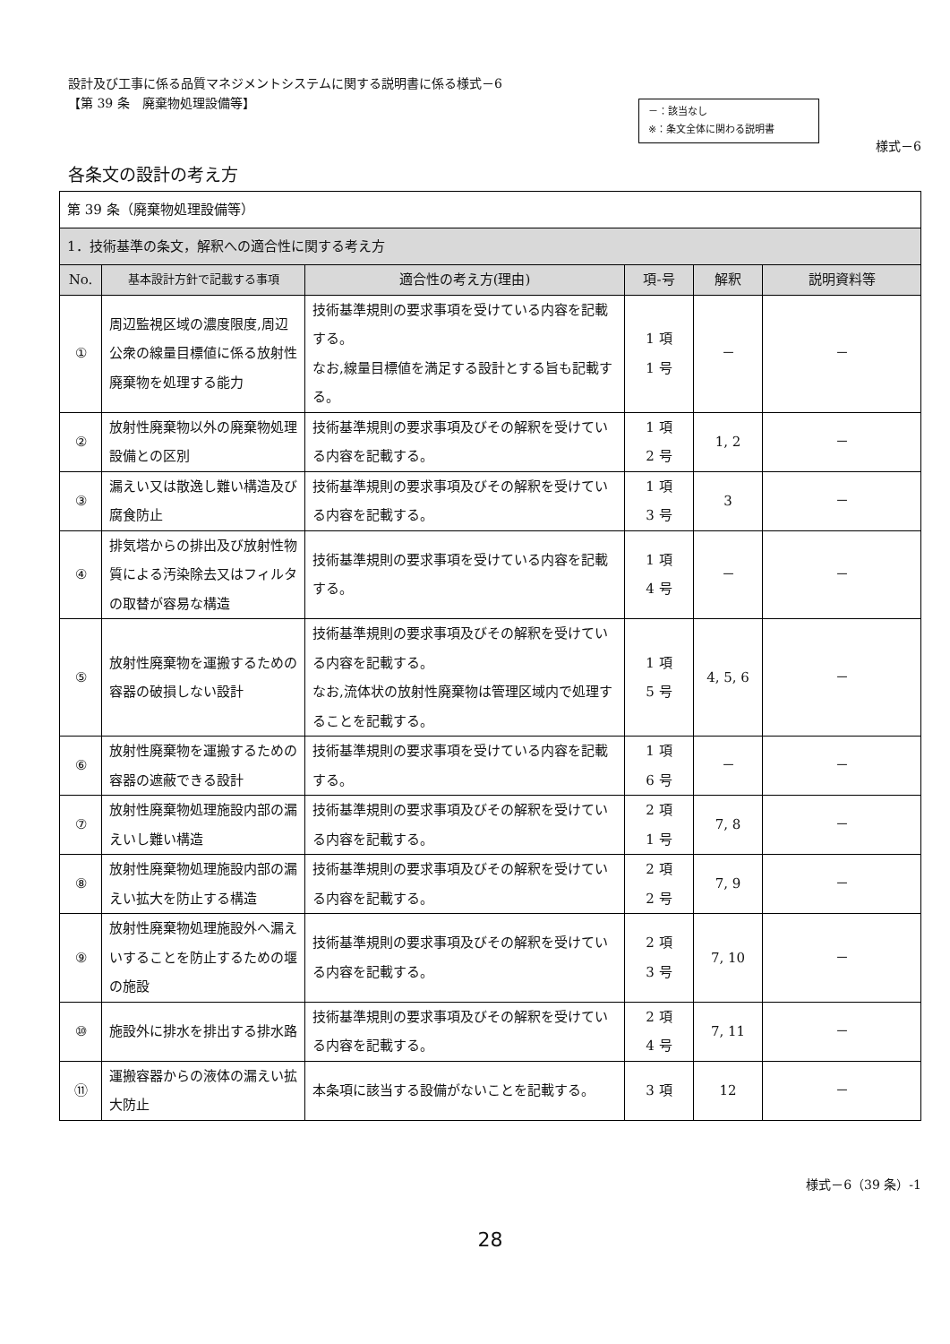設計及び工事に係る品質マネジメントシステムに関する説明書に係る様式－6
【第 39 条　廃棄物処理設備等】
－：該当なし
※：条文全体に関わる説明書
様式－6
各条文の設計の考え方
| 第 39 条（廃棄物処理設備等） | | | | | |
| 1．技術基準の条文，解釈への適合性に関する考え方 | | | | | |
| No. | 基本設計方針で記載する事項 | 適合性の考え方(理由) | 項-号 | 解釈 | 説明資料等 |
| ① | 周辺監視区域の濃度限度,周辺公衆の線量目標値に係る放射性廃棄物を処理する能力 | 技術基準規則の要求事項を受けている内容を記載する。 なお,線量目標値を満足する設計とする旨も記載する。 | 1 項 1 号 | － | － |
| ② | 放射性廃棄物以外の廃棄物処理設備との区別 | 技術基準規則の要求事項及びその解釈を受けている内容を記載する。 | 1 項 2 号 | 1, 2 | － |
| ③ | 漏えい又は散逸し難い構造及び腐食防止 | 技術基準規則の要求事項及びその解釈を受けている内容を記載する。 | 1 項 3 号 | 3 | － |
| ④ | 排気塔からの排出及び放射性物質による汚染除去又はフィルタの取替が容易な構造 | 技術基準規則の要求事項を受けている内容を記載する。 | 1 項 4 号 | － | － |
| ⑤ | 放射性廃棄物を運搬するための容器の破損しない設計 | 技術基準規則の要求事項及びその解釈を受けている内容を記載する。 なお,流体状の放射性廃棄物は管理区域内で処理することを記載する。 | 1 項 5 号 | 4, 5, 6 | － |
| ⑥ | 放射性廃棄物を運搬するための容器の遮蔽できる設計 | 技術基準規則の要求事項を受けている内容を記載する。 | 1 項 6 号 | － | － |
| ⑦ | 放射性廃棄物処理施設内部の漏えいし難い構造 | 技術基準規則の要求事項及びその解釈を受けている内容を記載する。 | 2 項 1 号 | 7, 8 | － |
| ⑧ | 放射性廃棄物処理施設内部の漏えい拡大を防止する構造 | 技術基準規則の要求事項及びその解釈を受けている内容を記載する。 | 2 項 2 号 | 7, 9 | － |
| ⑨ | 放射性廃棄物処理施設外へ漏えいすることを防止するための堰の施設 | 技術基準規則の要求事項及びその解釈を受けている内容を記載する。 | 2 項 3 号 | 7, 10 | － |
| ⑩ | 施設外に排水を排出する排水路 | 技術基準規則の要求事項及びその解釈を受けている内容を記載する。 | 2 項 4 号 | 7, 11 | － |
| ⑪ | 運搬容器からの液体の漏えい拡大防止 | 本条項に該当する設備がないことを記載する。 | 3 項 | 12 | － |
様式－6（39 条）-1
28